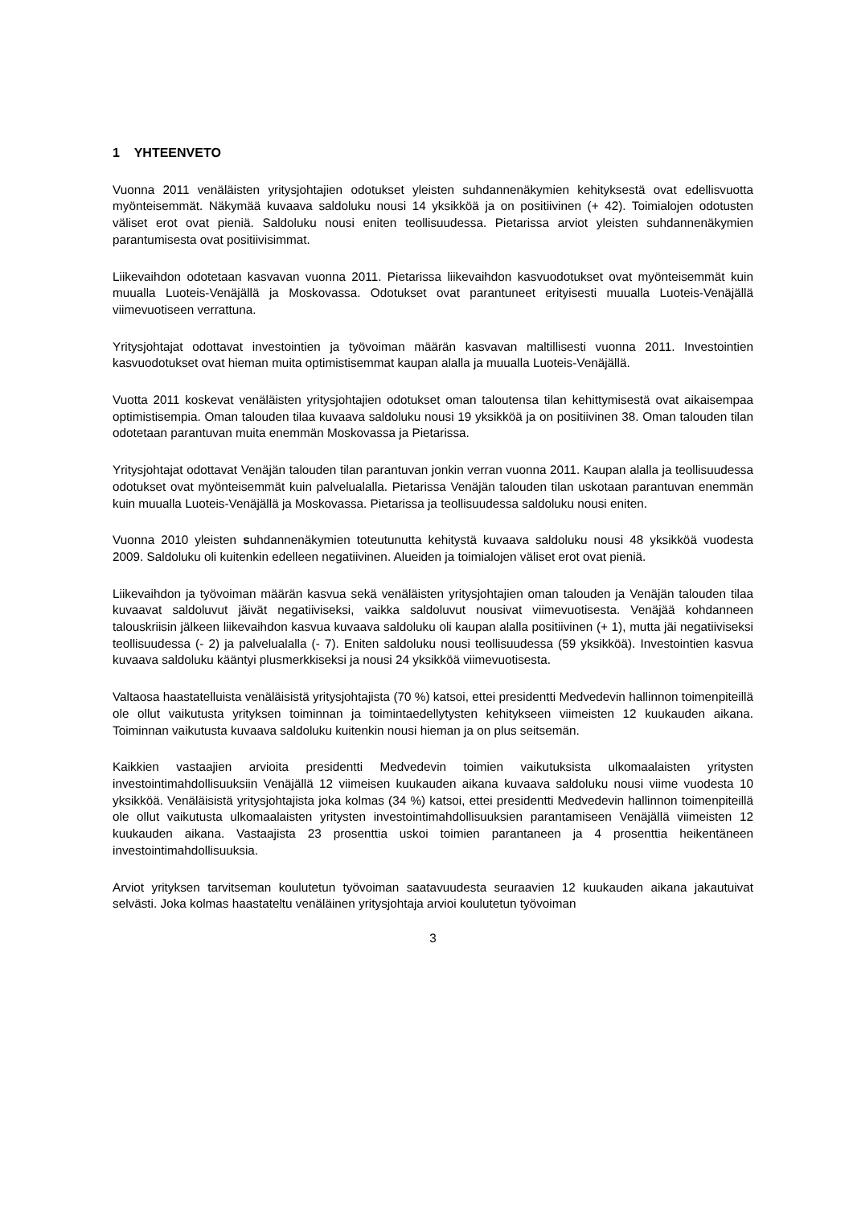1 YHTEENVETO
Vuonna 2011 venäläisten yritysjohtajien odotukset yleisten suhdannenäkymien kehityksestä ovat edellisvuotta myönteisemmät. Näkymää kuvaava saldoluku nousi 14 yksikköä ja on positiivinen (+ 42). Toimialojen odotusten väliset erot ovat pieniä. Saldoluku nousi eniten teollisuudessa. Pietarissa arviot yleisten suhdannenäkymien parantumisesta ovat positiivisimmat.
Liikevaihdon odotetaan kasvavan vuonna 2011. Pietarissa liikevaihdon kasvuodotukset ovat myönteisemmät kuin muualla Luoteis-Venäjällä ja Moskovassa. Odotukset ovat parantuneet erityisesti muualla Luoteis-Venäjällä viimevuotiseen verrattuna.
Yritysjohtajat odottavat investointien ja työvoiman määrän kasvavan maltillisesti vuonna 2011. Investointien kasvuodotukset ovat hieman muita optimistisemmat kaupan alalla ja muualla Luoteis-Venäjällä.
Vuotta 2011 koskevat venäläisten yritysjohtajien odotukset oman taloutensa tilan kehittymisestä ovat aikaisempaa optimistisempia. Oman talouden tilaa kuvaava saldoluku nousi 19 yksikköä ja on positiivinen 38. Oman talouden tilan odotetaan parantuvan muita enemmän Moskovassa ja Pietarissa.
Yritysjohtajat odottavat Venäjän talouden tilan parantuvan jonkin verran vuonna 2011. Kaupan alalla ja teollisuudessa odotukset ovat myönteisemmät kuin palvelualalla. Pietarissa Venäjän talouden tilan uskotaan parantuvan enemmän kuin muualla Luoteis-Venäjällä ja Moskovassa. Pietarissa ja teollisuudessa saldoluku nousi eniten.
Vuonna 2010 yleisten suhdannenäkymien toteutunutta kehitystä kuvaava saldoluku nousi 48 yksikköä vuodesta 2009. Saldoluku oli kuitenkin edelleen negatiivinen. Alueiden ja toimialojen väliset erot ovat pieniä.
Liikevaihdon ja työvoiman määrän kasvua sekä venäläisten yritysjohtajien oman talouden ja Venäjän talouden tilaa kuvaavat saldoluvut jäivät negatiiviseksi, vaikka saldoluvut nousivat viimevuotisesta. Venäjää kohdanneen talouskriisin jälkeen liikevaihdon kasvua kuvaava saldoluku oli kaupan alalla positiivinen (+ 1), mutta jäi negatiiviseksi teollisuudessa (- 2) ja palvelualalla (- 7). Eniten saldoluku nousi teollisuudessa (59 yksikköä). Investointien kasvua kuvaava saldoluku kääntyi plusmerkkiseksi ja nousi 24 yksikköä viimevuotisesta.
Valtaosa haastatelluista venäläisistä yritysjohtajista (70 %) katsoi, ettei presidentti Medvedevin hallinnon toimenpiteillä ole ollut vaikutusta yrityksen toiminnan ja toimintaedellytysten kehitykseen viimeisten 12 kuukauden aikana. Toiminnan vaikutusta kuvaava saldoluku kuitenkin nousi hieman ja on plus seitsemän.
Kaikkien vastaajien arvioita presidentti Medvedevin toimien vaikutuksista ulkomaalaisten yritysten investointimahdollisuuksiin Venäjällä 12 viimeisen kuukauden aikana kuvaava saldoluku nousi viime vuodesta 10 yksikköä. Venäläisistä yritysjohtajista joka kolmas (34 %) katsoi, ettei presidentti Medvedevin hallinnon toimenpiteillä ole ollut vaikutusta ulkomaalaisten yritysten investointimahdollisuuksien parantamiseen Venäjällä viimeisten 12 kuukauden aikana. Vastaajista 23 prosenttia uskoi toimien parantaneen ja 4 prosenttia heikentäneen investointimahdollisuuksia.
Arviot yrityksen tarvitseman koulutetun työvoiman saatavuudesta seuraavien 12 kuukauden aikana jakautuivat selvästi. Joka kolmas haastateltu venäläinen yritysjohtaja arvioi koulutetun työvoiman
3